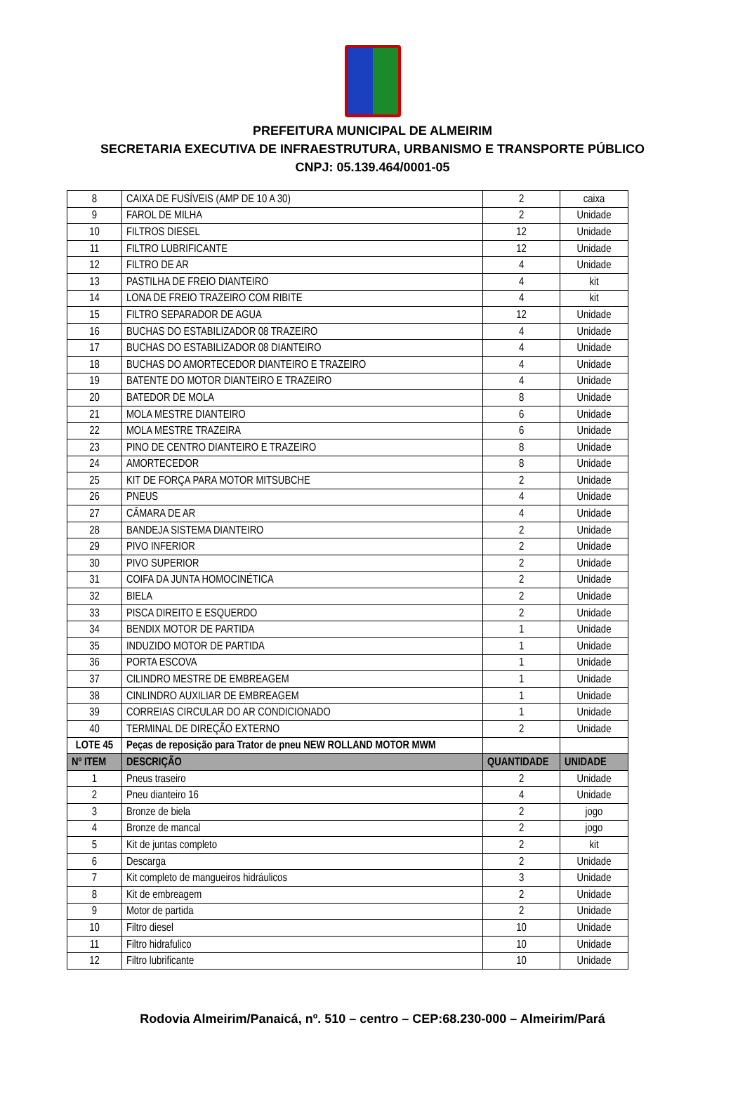PREFEITURA MUNICIPAL DE ALMEIRIM
SECRETARIA EXECUTIVA DE INFRAESTRUTURA, URBANISMO E TRANSPORTE PÚBLICO
CNPJ: 05.139.464/0001-05
| 8 | CAIXA DE FUSÍVEIS (AMP DE 10 A 30) | 2 | caixa |
| 9 | FAROL DE MILHA | 2 | Unidade |
| 10 | FILTROS DIESEL | 12 | Unidade |
| 11 | FILTRO LUBRIFICANTE | 12 | Unidade |
| 12 | FILTRO DE AR | 4 | Unidade |
| 13 | PASTILHA DE FREIO DIANTEIRO | 4 | kit |
| 14 | LONA DE FREIO TRAZEIRO COM RIBITE | 4 | kit |
| 15 | FILTRO SEPARADOR DE AGUA | 12 | Unidade |
| 16 | BUCHAS DO ESTABILIZADOR 08 TRAZEIRO | 4 | Unidade |
| 17 | BUCHAS DO ESTABILIZADOR 08 DIANTEIRO | 4 | Unidade |
| 18 | BUCHAS DO AMORTECEDOR DIANTEIRO E TRAZEIRO | 4 | Unidade |
| 19 | BATENTE DO MOTOR DIANTEIRO E TRAZEIRO | 4 | Unidade |
| 20 | BATEDOR DE MOLA | 8 | Unidade |
| 21 | MOLA MESTRE DIANTEIRO | 6 | Unidade |
| 22 | MOLA MESTRE TRAZEIRA | 6 | Unidade |
| 23 | PINO DE CENTRO DIANTEIRO E TRAZEIRO | 8 | Unidade |
| 24 | AMORTECEDOR | 8 | Unidade |
| 25 | KIT DE FORÇA PARA MOTOR MITSUBCHE | 2 | Unidade |
| 26 | PNEUS | 4 | Unidade |
| 27 | CÂMARA DE AR | 4 | Unidade |
| 28 | BANDEJA SISTEMA DIANTEIRO | 2 | Unidade |
| 29 | PIVO INFERIOR | 2 | Unidade |
| 30 | PIVO SUPERIOR | 2 | Unidade |
| 31 | COIFA DA JUNTA HOMOCINÉTICA | 2 | Unidade |
| 32 | BIELA | 2 | Unidade |
| 33 | PISCA DIREITO E ESQUERDO | 2 | Unidade |
| 34 | BENDIX MOTOR DE PARTIDA | 1 | Unidade |
| 35 | INDUZIDO MOTOR DE PARTIDA | 1 | Unidade |
| 36 | PORTA ESCOVA | 1 | Unidade |
| 37 | CILINDRO MESTRE DE EMBREAGEM | 1 | Unidade |
| 38 | CINLINDRO AUXILIAR DE EMBREAGEM | 1 | Unidade |
| 39 | CORREIAS CIRCULAR DO AR CONDICIONADO | 1 | Unidade |
| 40 | TERMINAL DE DIREÇÃO EXTERNO | 2 | Unidade |
| LOTE 45 | Peças de reposição para Trator de pneu NEW ROLLAND MOTOR MWM | | |
| Nº ITEM | DESCRIÇÃO | QUANTIDADE | UNIDADE |
| 1 | Pneus traseiro | 2 | Unidade |
| 2 | Pneu dianteiro 16 | 4 | Unidade |
| 3 | Bronze de biela | 2 | jogo |
| 4 | Bronze de mancal | 2 | jogo |
| 5 | Kit de juntas completo | 2 | kit |
| 6 | Descarga | 2 | Unidade |
| 7 | Kit completo de mangueiros hidráulicos | 3 | Unidade |
| 8 | Kit de embreagem | 2 | Unidade |
| 9 | Motor de partida | 2 | Unidade |
| 10 | Filtro diesel | 10 | Unidade |
| 11 | Filtro hidrafulico | 10 | Unidade |
| 12 | Filtro lubrificante | 10 | Unidade |
Rodovia Almeirim/Panaicá, nº. 510 – centro – CEP:68.230-000 – Almeirim/Pará